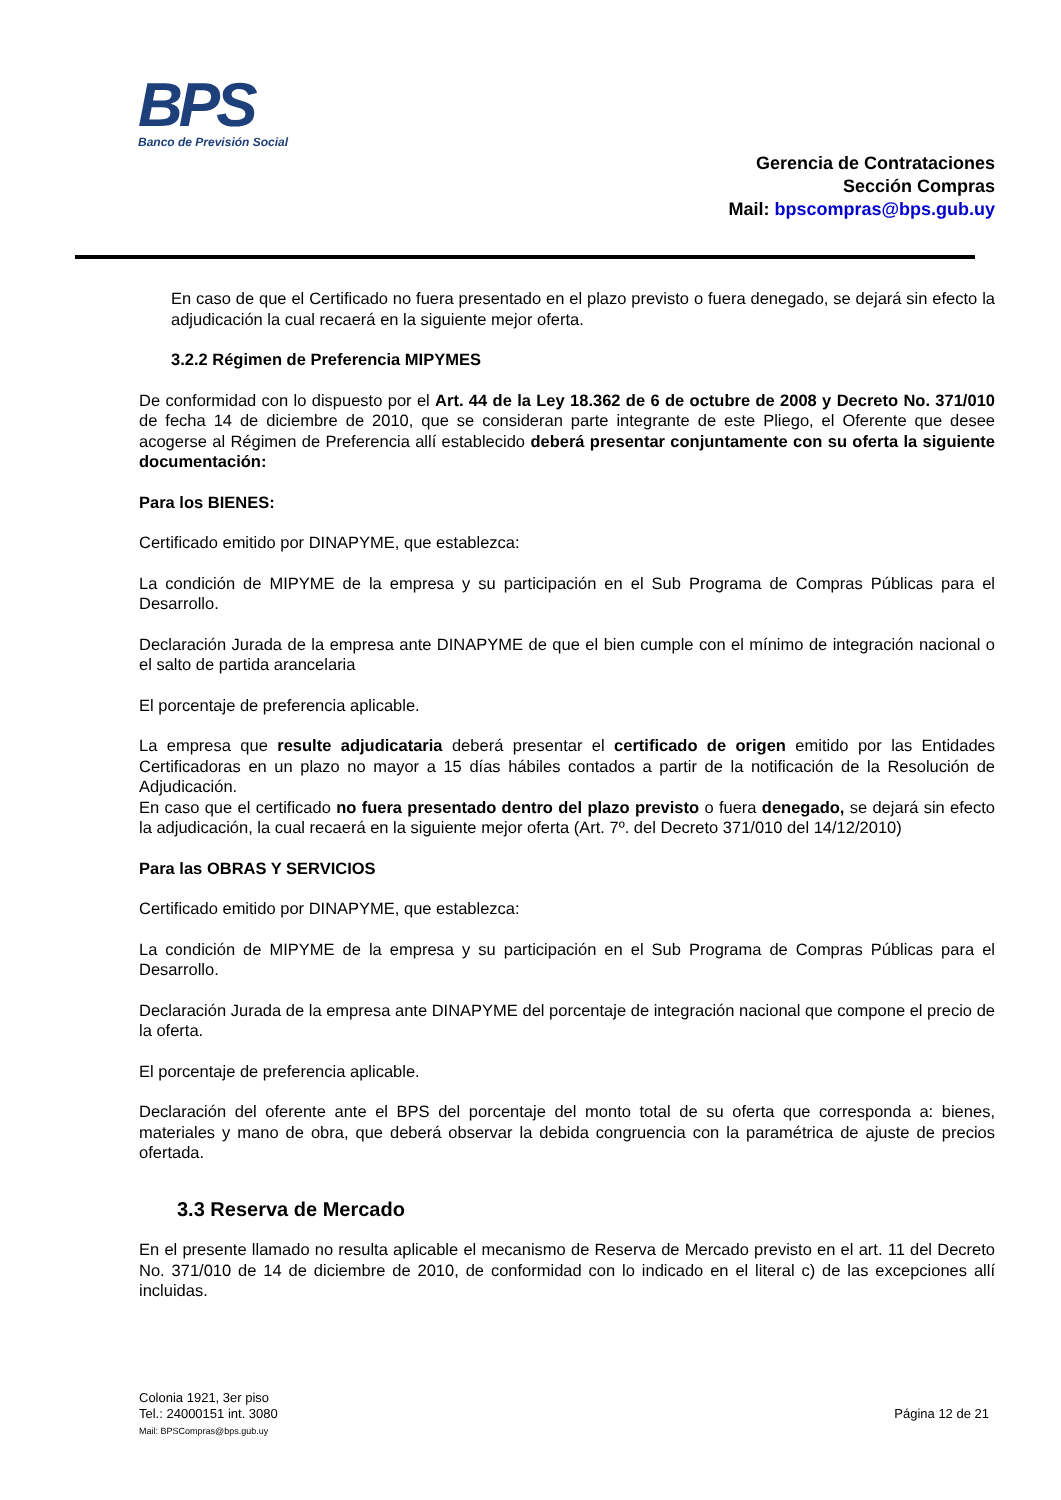BPS
Banco de Previsión Social
Gerencia de Contrataciones
Sección Compras
Mail: bpscompras@bps.gub.uy
En caso de que el Certificado no fuera presentado en el plazo previsto o fuera denegado, se dejará sin efecto la adjudicación la cual recaerá en la siguiente mejor oferta.
3.2.2 Régimen de Preferencia MIPYMES
De conformidad con lo dispuesto por el Art. 44 de la Ley 18.362 de 6 de octubre de 2008 y Decreto No. 371/010 de fecha 14 de diciembre de 2010, que se consideran parte integrante de este Pliego, el Oferente que desee acogerse al Régimen de Preferencia allí establecido deberá presentar conjuntamente con su oferta la siguiente documentación:
Para los BIENES:
Certificado emitido por DINAPYME, que establezca:
La condición de MIPYME de la empresa y su participación en el Sub Programa de Compras Públicas para el Desarrollo.
Declaración Jurada de la empresa ante DINAPYME de que el bien cumple con el mínimo de integración nacional o el salto de partida arancelaria
El porcentaje de preferencia aplicable.
La empresa que resulte adjudicataria deberá presentar el certificado de origen emitido por las Entidades Certificadoras en un plazo no mayor a 15 días hábiles contados a partir de la notificación de la Resolución de Adjudicación.
En caso que el certificado no fuera presentado dentro del plazo previsto o fuera denegado, se dejará sin efecto la adjudicación, la cual recaerá en la siguiente mejor oferta (Art. 7º. del Decreto 371/010 del 14/12/2010)
Para las OBRAS Y SERVICIOS
Certificado emitido por DINAPYME, que establezca:
La condición de MIPYME de la empresa y su participación en el Sub Programa de Compras Públicas para el Desarrollo.
Declaración Jurada de la empresa ante DINAPYME del porcentaje de integración nacional que compone el precio de la oferta.
El porcentaje de preferencia aplicable.
Declaración del oferente ante el BPS del porcentaje del monto total de su oferta que corresponda a: bienes, materiales y mano de obra, que deberá observar la debida congruencia con la paramétrica de ajuste de precios ofertada.
3.3 Reserva de Mercado
En el presente llamado no resulta aplicable el mecanismo de Reserva de Mercado previsto en el art. 11 del Decreto No. 371/010 de 14 de diciembre de 2010, de conformidad con lo indicado en el literal c) de las excepciones allí incluidas.
Colonia 1921, 3er piso
Tel.: 24000151 int. 3080
Mail: BPSCompras@bps.gub.uy
Página 12 de 21